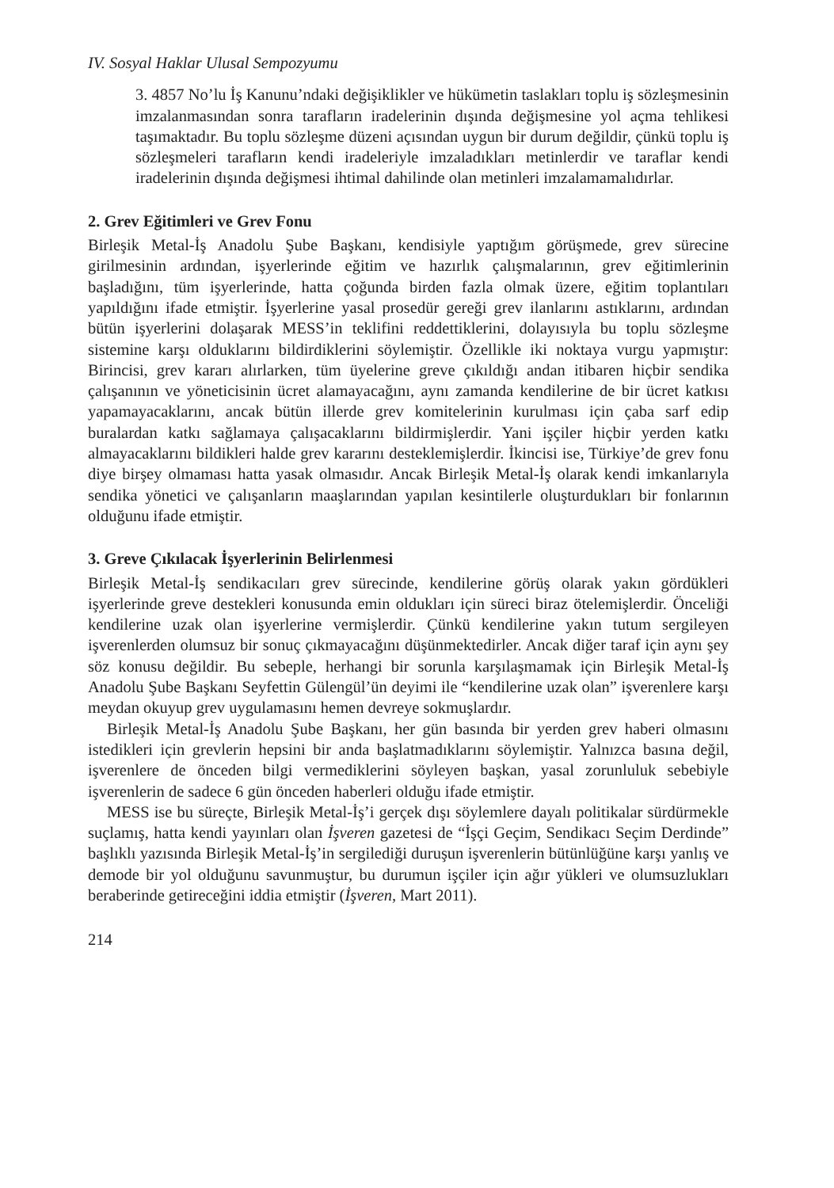IV. Sosyal Haklar Ulusal Sempozyumu
3. 4857 No’lu İş Kanunu’ndaki değişiklikler ve hükümetin taslakları toplu iş sözleşmesinin imzalanmasından sonra tarafların iradelerinin dışında değişmesine yol açma tehlikesi taşımaktadır. Bu toplu sözleşme düzeni açısından uygun bir durum değildir, çünkü toplu iş sözleşmeleri tarafların kendi iradeleriyle imzaladıkları metinlerdir ve taraflar kendi iradelerinin dışında değişmesi ihtimal dahilinde olan metinleri imzalamamalıdırlar.
2. Grev Eğitimleri ve Grev Fonu
Birleşik Metal-İş Anadolu Şube Başkanı, kendisiyle yaptığım görüşmede, grev sürecine girilmesinin ardından, işyerlerinde eğitim ve hazırlık çalışmalarının, grev eğitimlerinin başladığını, tüm işyerlerinde, hatta çoğunda birden fazla olmak üzere, eğitim toplantıları yapıldığını ifade etmiştir. İşyerlerine yasal prosedür gereği grev ilanlarını astıklarını, ardından bütün işyerlerini dolaşarak MESS’in teklifini reddettiklerini, dolayısıyla bu toplu sözleşme sistemine karşı olduklarını bildirdiklerini söylemiştir. Özellikle iki noktaya vurgu yapmıştır: Birincisi, grev kararı alırlarken, tüm üyelerine greve çıkıldığı andan itibaren hiçbir sendika çalışanının ve yöneticisinin ücret alamayacağını, aynı zamanda kendilerine de bir ücret katkısı yapamayacaklarını, ancak bütün illerde grev komitelerinin kurulması için çaba sarf edip buralardan katkı sağlamaya çalışacaklarını bildirmişlerdir. Yani işçiler hiçbir yerden katkı almayacaklarını bildikleri halde grev kararını desteklemişlerdir. İkincisi ise, Türkiye’de grev fonu diye birşey olmaması hatta yasak olmasıdır. Ancak Birleşik Metal-İş olarak kendi imkanlarıyla sendika yönetici ve çalışanların maaşlarından yapılan kesintilerle oluşturdukları bir fonlarının olduğunu ifade etmiştir.
3. Greve Çıkılacak İşyerlerinin Belirlenmesi
Birleşik Metal-İş sendikacıları grev sürecinde, kendilerine görüş olarak yakın gördükleri işyerlerinde greve destekleri konusunda emin oldukları için süreci biraz ötelemişlerdir. Önceliği kendilerine uzak olan işyerlerine vermişlerdir. Çünkü kendilerine yakın tutum sergileyen işverenlerden olumsuz bir sonuç çıkmayacağını düşünmektedirler. Ancak diğer taraf için aynı şey söz konusu değildir. Bu sebeple, herhangi bir sorunla karşılaşmamak için Birleşik Metal-İş Anadolu Şube Başkanı Seyfettin Gülengül’ün deyimi ile “kendilerine uzak olan” işverenlere karşı meydan okuyup grev uygulamasını hemen devreye sokmuşlardır.
Birleşik Metal-İş Anadolu Şube Başkanı, her gün basında bir yerden grev haberi olmasını istedikleri için grevlerin hepsini bir anda başlatmadıklarını söylemiştir. Yalnızca basına değil, işverenlere de önceden bilgi vermediklerini söyleyen başkan, yasal zorunluluk sebebiyle işverenlerin de sadece 6 gün önceden haberleri olduğu ifade etmiştir.
MESS ise bu süreçte, Birleşik Metal-İş’i gerçek dışı söylemlere dayalı politikalar sürdürmekle suçlamış, hatta kendi yayınları olan İşveren gazetesi de “İşçi Geçim, Sendikacı Seçim Derdinde” başlıklı yazısında Birleşik Metal-İş’in sergilediği duruşun işverenlerin bütünlüğüne karşı yanlış ve demode bir yol olduğunu savunmuştur, bu durumun işçiler için ağır yükleri ve olumsuzlukları beraberinde getireceğini iddia etmiştir (İşveren, Mart 2011).
214